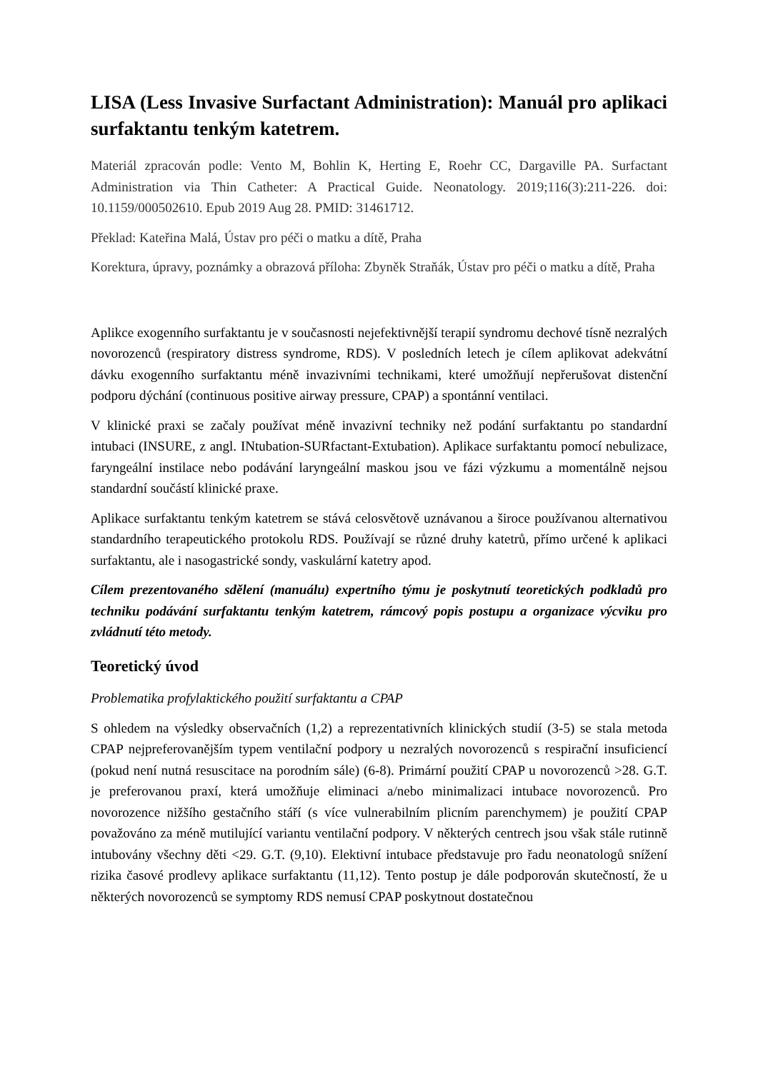LISA (Less Invasive Surfactant Administration): Manuál pro aplikaci surfaktantu tenkým katetrem.
Materiál zpracován podle: Vento M, Bohlin K, Herting E, Roehr CC, Dargaville PA. Surfactant Administration via Thin Catheter: A Practical Guide. Neonatology. 2019;116(3):211-226. doi: 10.1159/000502610. Epub 2019 Aug 28. PMID: 31461712.
Překlad: Kateřina Malá, Ústav pro péči o matku a dítě, Praha
Korektura, úpravy, poznámky a obrazová příloha: Zbyněk Straňák, Ústav pro péči o matku a dítě, Praha
Aplikce exogenního surfaktantu je v současnosti nejefektivnější terapií syndromu dechové tísně nezralých novorozenců (respiratory distress syndrome, RDS). V posledních letech je cílem aplikovat adekvátní dávku exogenního surfaktantu méně invazivními technikami, které umožňují nepřerušovat distenční podporu dýchání (continuous positive airway pressure, CPAP) a spontánní ventilaci.
V klinické praxi se začaly používat méně invazivní techniky než podání surfaktantu po standardní intubaci (INSURE, z angl. INtubation-SURfactant-Extubation). Aplikace surfaktantu pomocí nebulizace, faryngeální instilace nebo podávání laryngeální maskou jsou ve fázi výzkumu a momentálně nejsou standardní součástí klinické praxe.
Aplikace surfaktantu tenkým katetrem se stává celosvětově uznávanou a široce používanou alternativou standardního terapeutického protokolu RDS. Používají se různé druhy katetrů, přímo určené k aplikaci surfaktantu, ale i nasogastrické sondy, vaskulární katetry apod.
Cílem prezentovaného sdělení (manuálu) expertního týmu je poskytnutí teoretických podkladů pro techniku podávání surfaktantu tenkým katetrem, rámcový popis postupu a organizace výcviku pro zvládnutí této metody.
Teoretický úvod
Problematika profylaktického použití surfaktantu a CPAP
S ohledem na výsledky observačních (1,2) a reprezentativních klinických studií (3-5) se stala metoda CPAP nejpreferovanějším typem ventilační podpory u nezralých novorozenců s respirační insuficiencí (pokud není nutná resuscitace na porodním sále) (6-8). Primární použití CPAP u novorozenců >28. G.T. je preferovanou praxí, která umožňuje eliminaci a/nebo minimalizaci intubace novorozenců. Pro novorozence nižšího gestačního stáří (s více vulnerabilním plicním parenchymem) je použití CPAP považováno za méně mutilující variantu ventilační podpory. V některých centrech jsou však stále rutinně intubovány všechny děti <29. G.T. (9,10). Elektivní intubace představuje pro řadu neonatologů snížení rizika časové prodlevy aplikace surfaktantu (11,12). Tento postup je dále podporován skutečností, že u některých novorozenců se symptomy RDS nemusí CPAP poskytnout dostatečnou